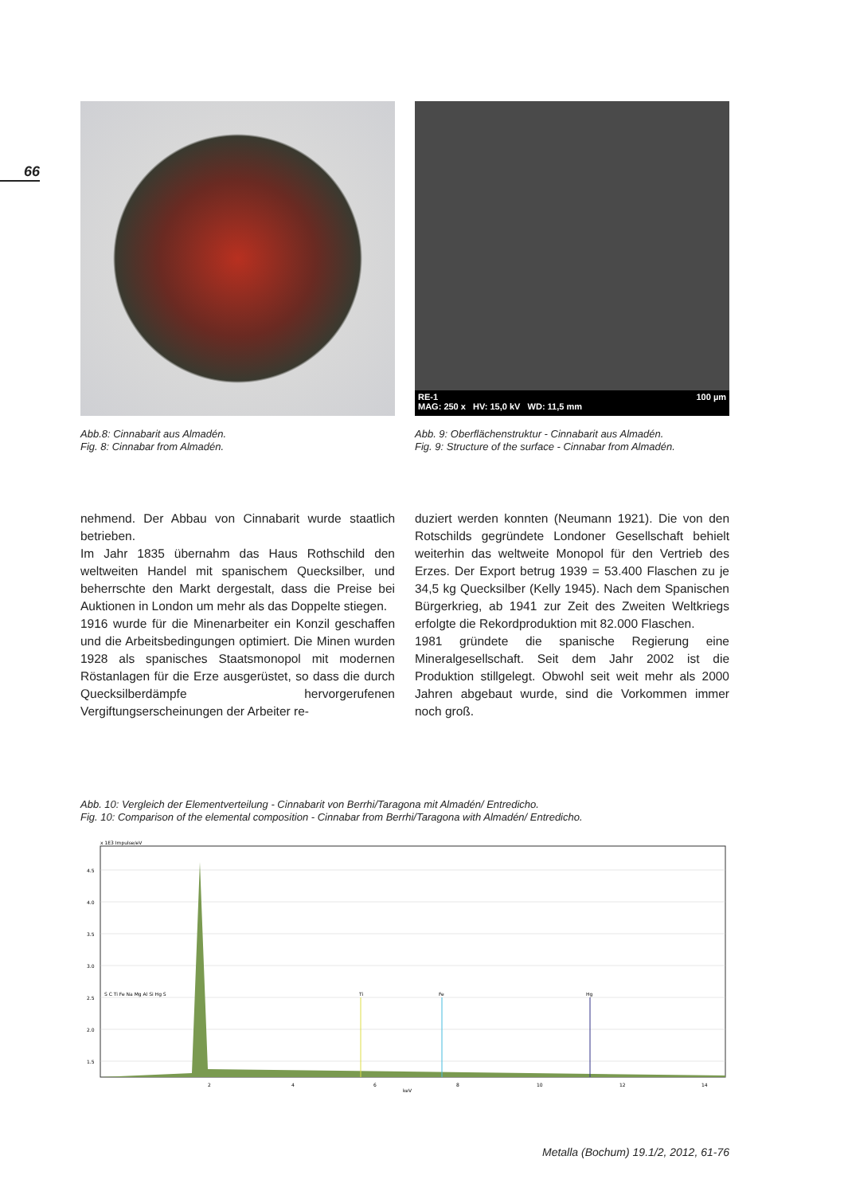66
Abb.8: Cinnabarit aus Almadén.
Fig. 8: Cinnabar from Almadén.
RE-1 100 µm
MAG: 250 x HV: 15,0 kV WD: 11,5 mm
Abb. 9: Oberflächenstruktur - Cinnabarit aus Almadén.
Fig. 9: Structure of the surface - Cinnabar from Almadén.
nehmend. Der Abbau von Cinnabarit wurde staatlich betrieben.
Im Jahr 1835 übernahm das Haus Rothschild den weltweiten Handel mit spanischem Quecksilber, und beherrschte den Markt dergestalt, dass die Preise bei Auktionen in London um mehr als das Doppelte stiegen.
1916 wurde für die Minenarbeiter ein Konzil geschaffen und die Arbeitsbedingungen optimiert. Die Minen wurden 1928 als spanisches Staatsmonopol mit modernen Röstanlagen für die Erze ausgerüstet, so dass die durch Quecksilberdämpfe hervorgerufenen Vergiftungserscheinungen der Arbeiter re-
duziert werden konnten (Neumann 1921). Die von den Rotschilds gegründete Londoner Gesellschaft behielt weiterhin das weltweite Monopol für den Vertrieb des Erzes. Der Export betrug 1939 = 53.400 Flaschen zu je 34,5 kg Quecksilber (Kelly 1945). Nach dem Spanischen Bürgerkrieg, ab 1941 zur Zeit des Zweiten Weltkriegs erfolgte die Rekordproduktion mit 82.000 Flaschen.
1981 gründete die spanische Regierung eine Mineralgesellschaft. Seit dem Jahr 2002 ist die Produktion stillgelegt. Obwohl seit weit mehr als 2000 Jahren abgebaut wurde, sind die Vorkommen immer noch groß.
Abb. 10: Vergleich der Elementverteilung - Cinnabarit von Berrhi/Taragona mit Almadén/ Entredicho.
Fig. 10: Comparison of the elemental composition - Cinnabar from Berrhi/Taragona with Almadén/ Entredicho.
x 1E3 Impulse/eV
4.5
4.0
3.5
3.0
2.5
2.0
1.5
S C Ti Fe Na Mg Al Si Hg S
Ti
Fe
Hg
2
4
6
8
10
12
14
keV
Metalla (Bochum) 19.1/2, 2012, 61-76